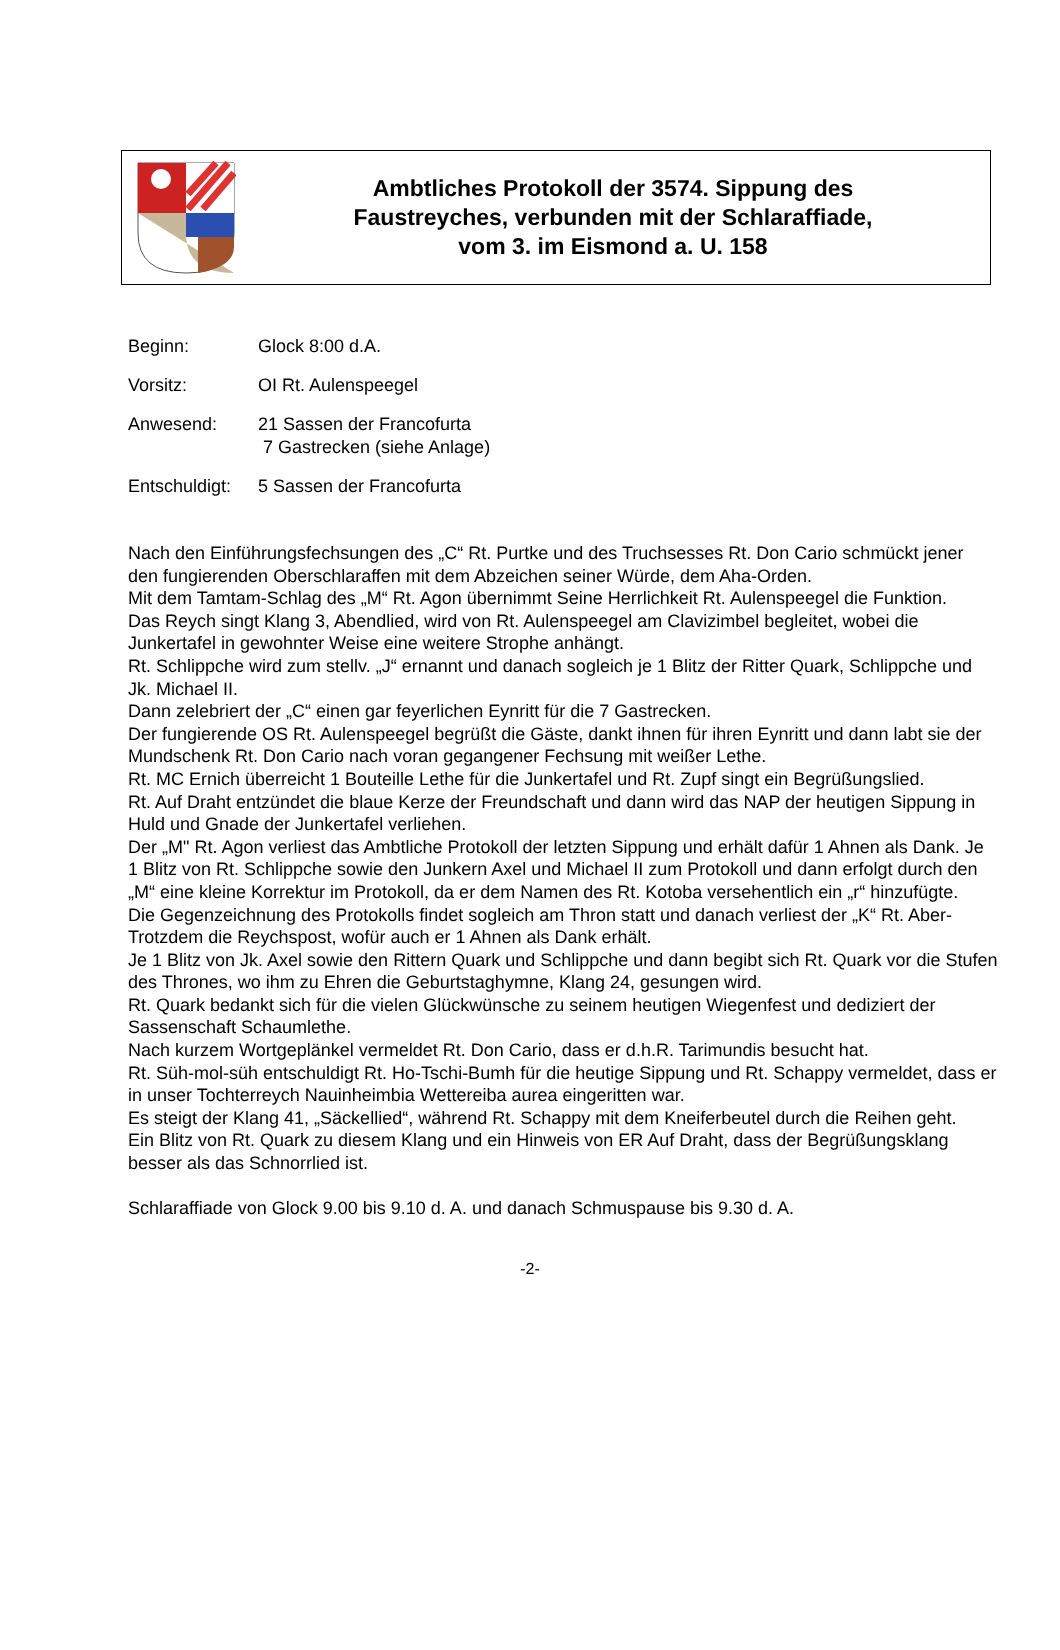Ambtliches Protokoll der 3574. Sippung des
Faustreyches, verbunden mit der Schlaraffiade,
vom 3. im Eismond a. U. 158
Beginn: Glock 8:00 d.A.
Vorsitz: OI Rt. Aulenspeegel
Anwesend: 21 Sassen der Francofurta
7 Gastrecken (siehe Anlage)
Entschuldigt: 5 Sassen der Francofurta
Nach den Einführungsfechsungen des „C“ Rt. Purtke und des Truchsesses Rt. Don Cario schmückt jener den fungierenden Oberschlaraffen mit dem Abzeichen seiner Würde, dem Aha-Orden.
Mit dem Tamtam-Schlag des „M“ Rt. Agon übernimmt Seine Herrlichkeit Rt. Aulenspeegel die Funktion.
Das Reych singt Klang 3, Abendlied, wird von Rt. Aulenspeegel am Clavizimbel begleitet, wobei die Junkertafel in gewohnter Weise eine weitere Strophe anhängt.
Rt. Schlippche wird zum stellv. „J“ ernannt und danach sogleich je 1 Blitz der Ritter Quark, Schlippche und Jk. Michael II.
Dann zelebriert der „C“ einen gar feyerlichen Eynritt für die 7 Gastrecken.
Der fungierende OS Rt. Aulenspeegel begrüßt die Gäste, dankt ihnen für ihren Eynritt und dann labt sie der Mundschenk Rt. Don Cario nach voran gegangener Fechsung mit weißer Lethe.
Rt. MC Ernich überreicht 1 Bouteille Lethe für die Junkertafel und Rt. Zupf singt ein Begrüßungslied.
Rt. Auf Draht entzündet die blaue Kerze der Freundschaft und dann wird das NAP der heutigen Sippung in Huld und Gnade der Junkertafel verliehen.
Der „M" Rt. Agon verliest das Ambtliche Protokoll der letzten Sippung und erhält dafür 1 Ahnen als Dank. Je 1 Blitz von Rt. Schlippche sowie den Junkern Axel und Michael II zum Protokoll und dann erfolgt durch den „M“ eine kleine Korrektur im Protokoll, da er dem Namen des Rt. Kotoba versehentlich ein „r“ hinzufügte.
Die Gegenzeichnung des Protokolls findet sogleich am Thron statt und danach verliest der „K“ Rt. Aber-Trotzdem die Reychspost, wofür auch er 1 Ahnen als Dank erhält.
Je 1 Blitz von Jk. Axel sowie den Rittern Quark und Schlippche und dann begibt sich Rt. Quark vor die Stufen des Thrones, wo ihm zu Ehren die Geburtstaghymne, Klang 24, gesungen wird.
Rt. Quark bedankt sich für die vielen Glückwünsche zu seinem heutigen Wiegenfest und dediziert der Sassenschaft Schaumlethe.
Nach kurzem Wortgeplänkel vermeldet Rt. Don Cario, dass er d.h.R. Tarimundis besucht hat.
Rt. Süh-mol-süh entschuldigt Rt. Ho-Tschi-Bumh für die heutige Sippung und Rt. Schappy vermeldet, dass er in unser Tochterreych Nauinheimbia Wettereiba aurea eingeritten war.
Es steigt der Klang 41, „Säckellied“, während Rt. Schappy mit dem Kneiferbeutel durch die Reihen geht.
Ein Blitz von Rt. Quark zu diesem Klang und ein Hinweis von ER Auf Draht, dass der Begrüßungsklang besser als das Schnorrlied ist.
Schlaraffiade von Glock 9.00 bis 9.10 d. A. und danach Schmuspause bis 9.30 d. A.
-2-